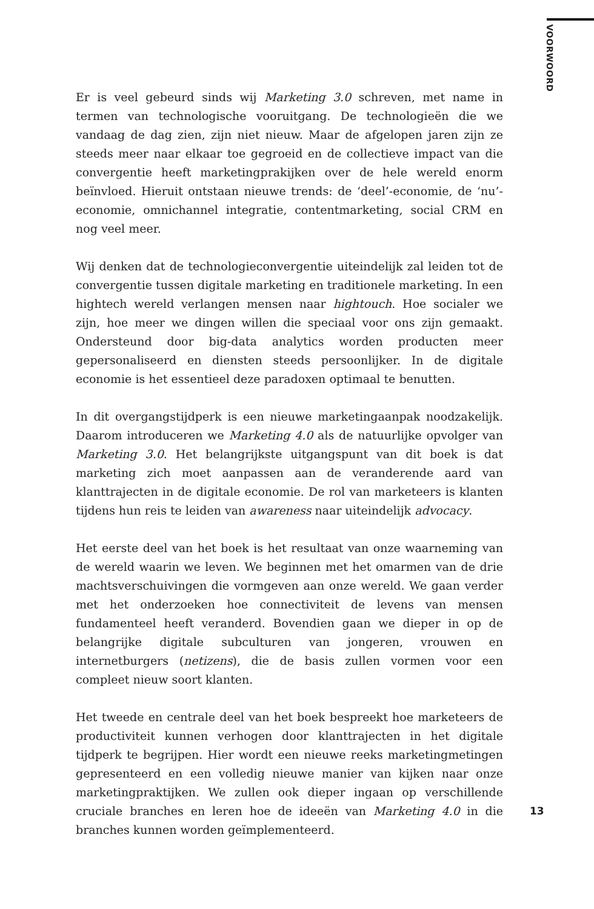VOORWOORD
Er is veel gebeurd sinds wij Marketing 3.0 schreven, met name in termen van technologische vooruitgang. De technologieën die we vandaag de dag zien, zijn niet nieuw. Maar de afgelopen jaren zijn ze steeds meer naar elkaar toe gegroeid en de collectieve impact van die convergentie heeft marketingprakijken over de hele wereld enorm beïnvloed. Hieruit ontstaan nieuwe trends: de ‘deel’-economie, de ‘nu’-economie, omnichannel integratie, contentmarketing, social CRM en nog veel meer.
Wij denken dat de technologieconvergentie uiteindelijk zal leiden tot de convergentie tussen digitale marketing en traditionele marketing. In een hightech wereld verlangen mensen naar hightouch. Hoe socialer we zijn, hoe meer we dingen willen die speciaal voor ons zijn gemaakt. Ondersteund door big-data analytics worden producten meer gepersonaliseerd en diensten steeds persoonlijker. In de digitale economie is het essentieel deze paradoxen optimaal te benutten.
In dit overgangstijdperk is een nieuwe marketingaanpak noodzakelijk. Daarom introduceren we Marketing 4.0 als de natuurlijke opvolger van Marketing 3.0. Het belangrijkste uitgangspunt van dit boek is dat marketing zich moet aanpassen aan de veranderende aard van klanttrajecten in de digitale economie. De rol van marketeers is klanten tijdens hun reis te leiden van awareness naar uiteindelijk advocacy.
Het eerste deel van het boek is het resultaat van onze waarneming van de wereld waarin we leven. We beginnen met het omarmen van de drie machtsverschuivingen die vormgeven aan onze wereld. We gaan verder met het onderzoeken hoe connectiviteit de levens van mensen fundamenteel heeft veranderd. Bovendien gaan we dieper in op de belangrijke digitale subculturen van jongeren, vrouwen en internetburgers (netizens), die de basis zullen vormen voor een compleet nieuw soort klanten.
Het tweede en centrale deel van het boek bespreekt hoe marketeers de productiviteit kunnen verhogen door klanttrajecten in het digitale tijdperk te begrijpen. Hier wordt een nieuwe reeks marketingmetingen gepresenteerd en een volledig nieuwe manier van kijken naar onze marketingpraktijken. We zullen ook dieper ingaan op verschillende cruciale branches en leren hoe de ideeën van Marketing 4.0 in die branches kunnen worden geïmplementeerd.
13